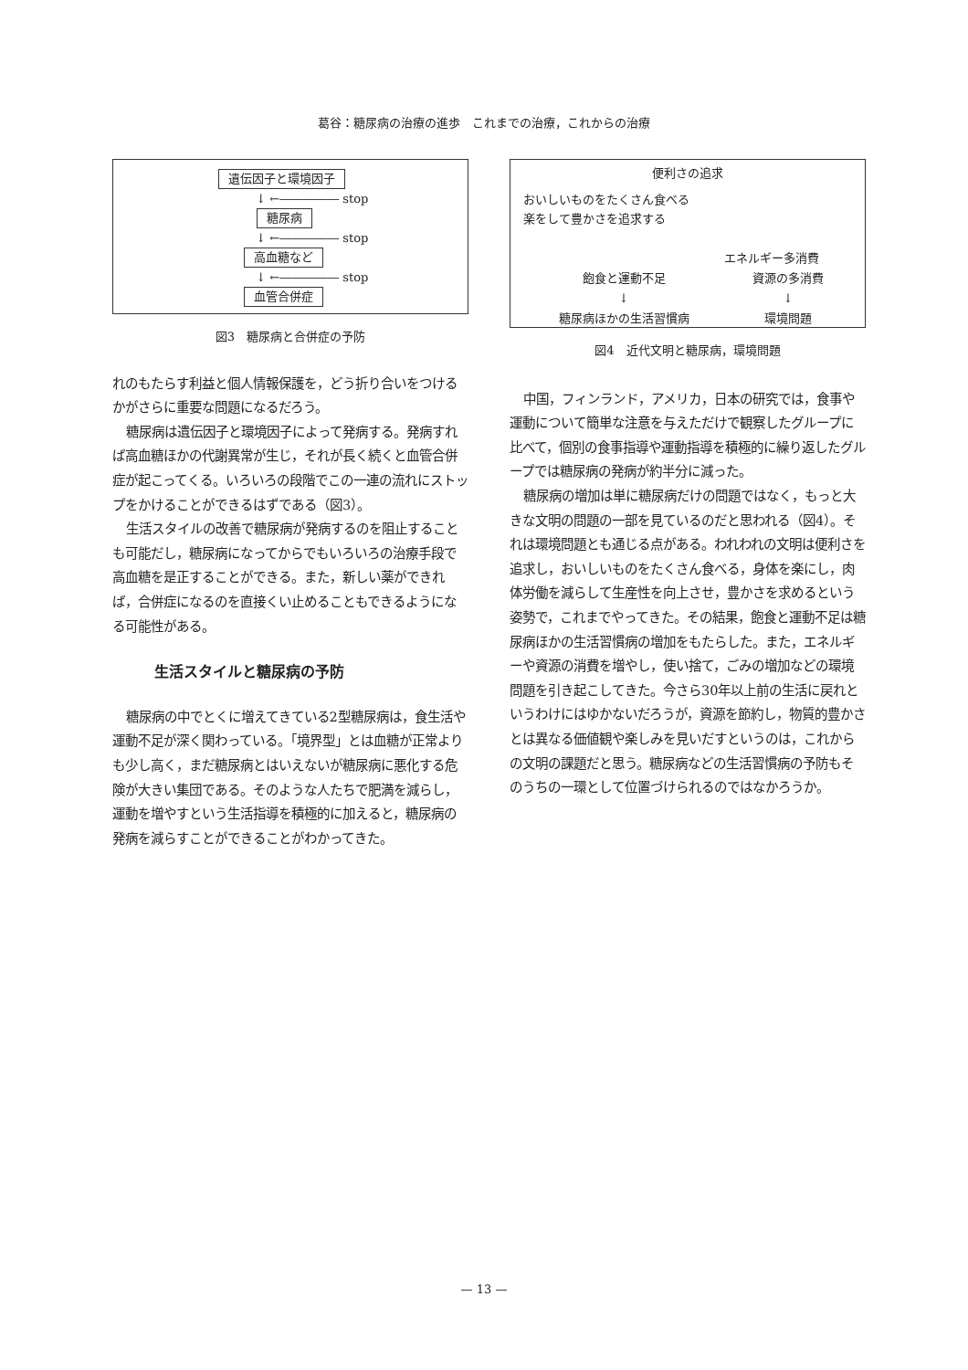葛谷：糖尿病の治療の進歩　これまでの治療，これからの治療
遺伝因子と環境因子
↓ ←――――― stop
糖尿病
↓ ←――――― stop
高血糖など
↓ ←――――― stop
血管合併症
図3　糖尿病と合併症の予防
れのもたらす利益と個人情報保護を，どう折り合いをつけるかがさらに重要な問題になるだろう。
糖尿病は遺伝因子と環境因子によって発病する。発病すれば高血糖ほかの代謝異常が生じ，それが長く続くと血管合併症が起こってくる。いろいろの段階でこの一連の流れにストップをかけることができるはずである（図3）。
生活スタイルの改善で糖尿病が発病するのを阻止することも可能だし，糖尿病になってからでもいろいろの治療手段で高血糖を是正することができる。また，新しい薬ができれば，合併症になるのを直接くい止めることもできるようになる可能性がある。
生活スタイルと糖尿病の予防
糖尿病の中でとくに増えてきている2型糖尿病は，食生活や運動不足が深く関わっている。「境界型」とは血糖が正常よりも少し高く，まだ糖尿病とはいえないが糖尿病に悪化する危険が大きい集団である。そのような人たちで肥満を減らし，運動を増やすという生活指導を積極的に加えると，糖尿病の発病を減らすことができることがわかってきた。
便利さの追求
おいしいものをたくさん食べる
楽をして豊かさを追求する
エネルギー多消費
飽食と運動不足 資源の多消費
↓ ↓
糖尿病ほかの生活習慣病 環境問題
図4　近代文明と糖尿病，環境問題
中国，フィンランド，アメリカ，日本の研究では，食事や運動について簡単な注意を与えただけで観察したグループに比べて，個別の食事指導や運動指導を積極的に繰り返したグループでは糖尿病の発病が約半分に減った。
糖尿病の増加は単に糖尿病だけの問題ではなく，もっと大きな文明の問題の一部を見ているのだと思われる（図4）。それは環境問題とも通じる点がある。われわれの文明は便利さを追求し，おいしいものをたくさん食べる，身体を楽にし，肉体労働を減らして生産性を向上させ，豊かさを求めるという姿勢で，これまでやってきた。その結果，飽食と運動不足は糖尿病ほかの生活習慣病の増加をもたらした。また，エネルギーや資源の消費を増やし，使い捨て，ごみの増加などの環境問題を引き起こしてきた。今さら30年以上前の生活に戻れというわけにはゆかないだろうが，資源を節約し，物質的豊かさとは異なる価値観や楽しみを見いだすというのは，これからの文明の課題だと思う。糖尿病などの生活習慣病の予防もそのうちの一環として位置づけられるのではなかろうか。
— 13 —